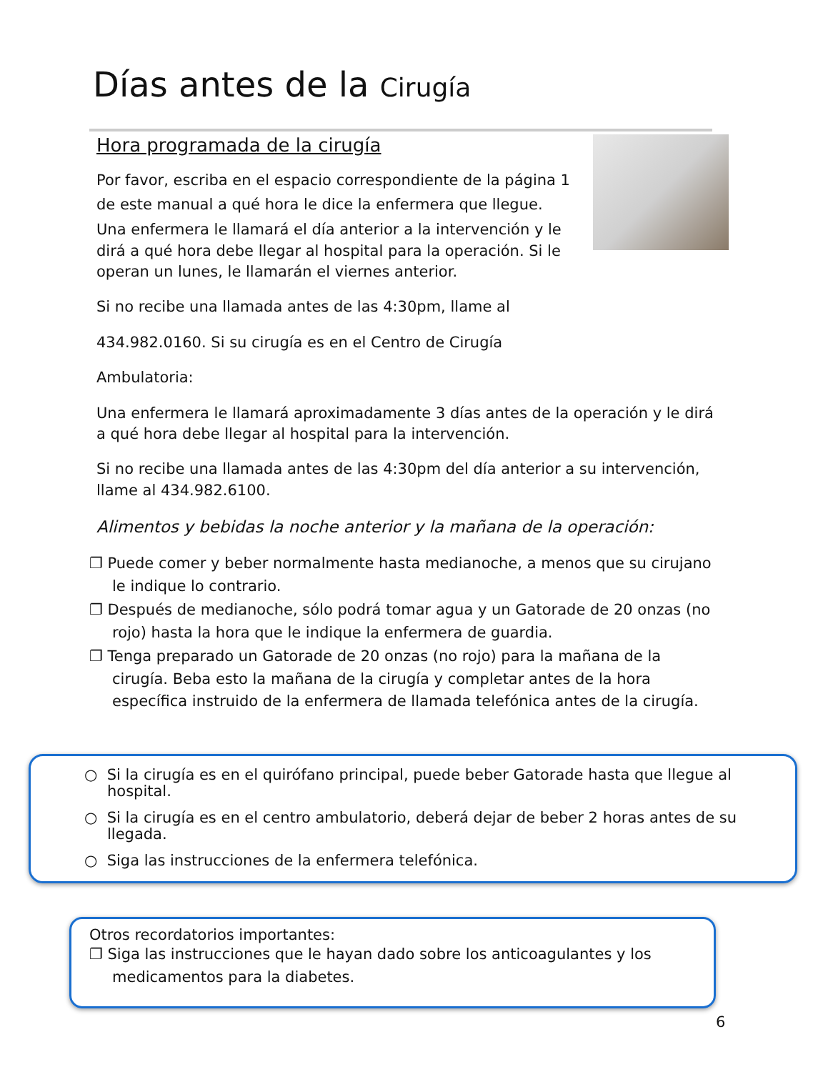Días antes de la Cirugía
Hora programada de la cirugía
Por favor, escriba en el espacio correspondiente de la página 1 de este manual a qué hora le dice la enfermera que llegue.
Una enfermera le llamará el día anterior a la intervención y le dirá a qué hora debe llegar al hospital para la operación. Si le operan un lunes, le llamarán el viernes anterior.
Si no recibe una llamada antes de las 4:30pm, llame al
434.982.0160. Si su cirugía es en el Centro de Cirugía
Ambulatoria:
Una enfermera le llamará aproximadamente 3 días antes de la operación y le dirá a qué hora debe llegar al hospital para la intervención.
Si no recibe una llamada antes de las 4:30pm del día anterior a su intervención, llame al 434.982.6100.
Alimentos y bebidas la noche anterior y la mañana de la operación:
❐ Puede comer y beber normalmente hasta medianoche, a menos que su cirujano le indique lo contrario.
❐ Después de medianoche, sólo podrá tomar agua y un Gatorade de 20 onzas (no rojo) hasta la hora que le indique la enfermera de guardia.
❐ Tenga preparado un Gatorade de 20 onzas (no rojo) para la mañana de la cirugía. Beba esto la mañana de la cirugía y completar antes de la hora específica instruido de la enfermera de llamada telefónica antes de la cirugía.
○ Si la cirugía es en el quirófano principal, puede beber Gatorade hasta que llegue al hospital.
○ Si la cirugía es en el centro ambulatorio, deberá dejar de beber 2 horas antes de su llegada.
○ Siga las instrucciones de la enfermera telefónica.
Otros recordatorios importantes:
❐ Siga las instrucciones que le hayan dado sobre los anticoagulantes y los medicamentos para la diabetes.
6